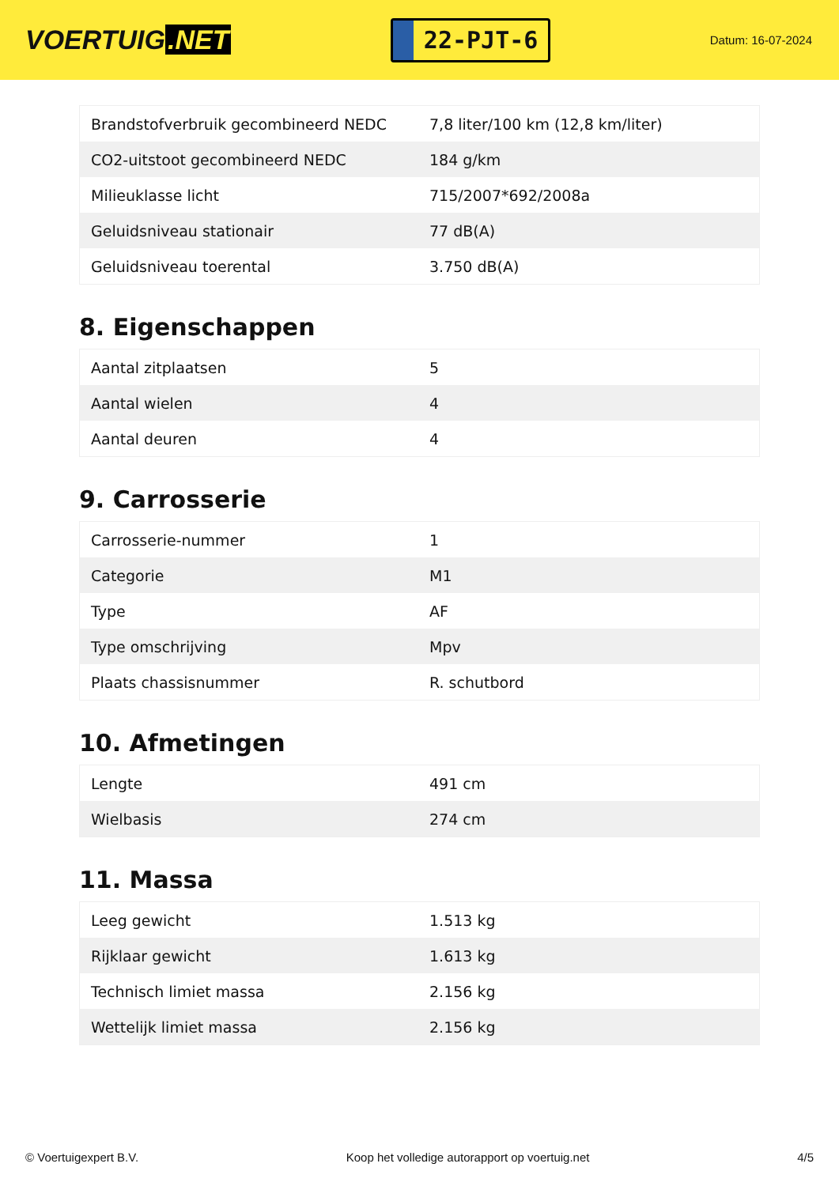VOERTUIG.NET
22-PJT-6
Datum: 16-07-2024
| Brandstofverbruik gecombineerd NEDC | 7,8 liter/100 km (12,8 km/liter) |
| CO2-uitstoot gecombineerd NEDC | 184 g/km |
| Milieuklasse licht | 715/2007*692/2008a |
| Geluidsniveau stationair | 77 dB(A) |
| Geluidsniveau toerental | 3.750 dB(A) |
8. Eigenschappen
| Aantal zitplaatsen | 5 |
| Aantal wielen | 4 |
| Aantal deuren | 4 |
9. Carrosserie
| Carrosserie-nummer | 1 |
| Categorie | M1 |
| Type | AF |
| Type omschrijving | Mpv |
| Plaats chassisnummer | R. schutbord |
10. Afmetingen
| Lengte | 491 cm |
| Wielbasis | 274 cm |
11. Massa
| Leeg gewicht | 1.513 kg |
| Rijklaar gewicht | 1.613 kg |
| Technisch limiet massa | 2.156 kg |
| Wettelijk limiet massa | 2.156 kg |
© Voertuigexpert B.V. Koop het volledige autorapport op voertuig.net 4/5